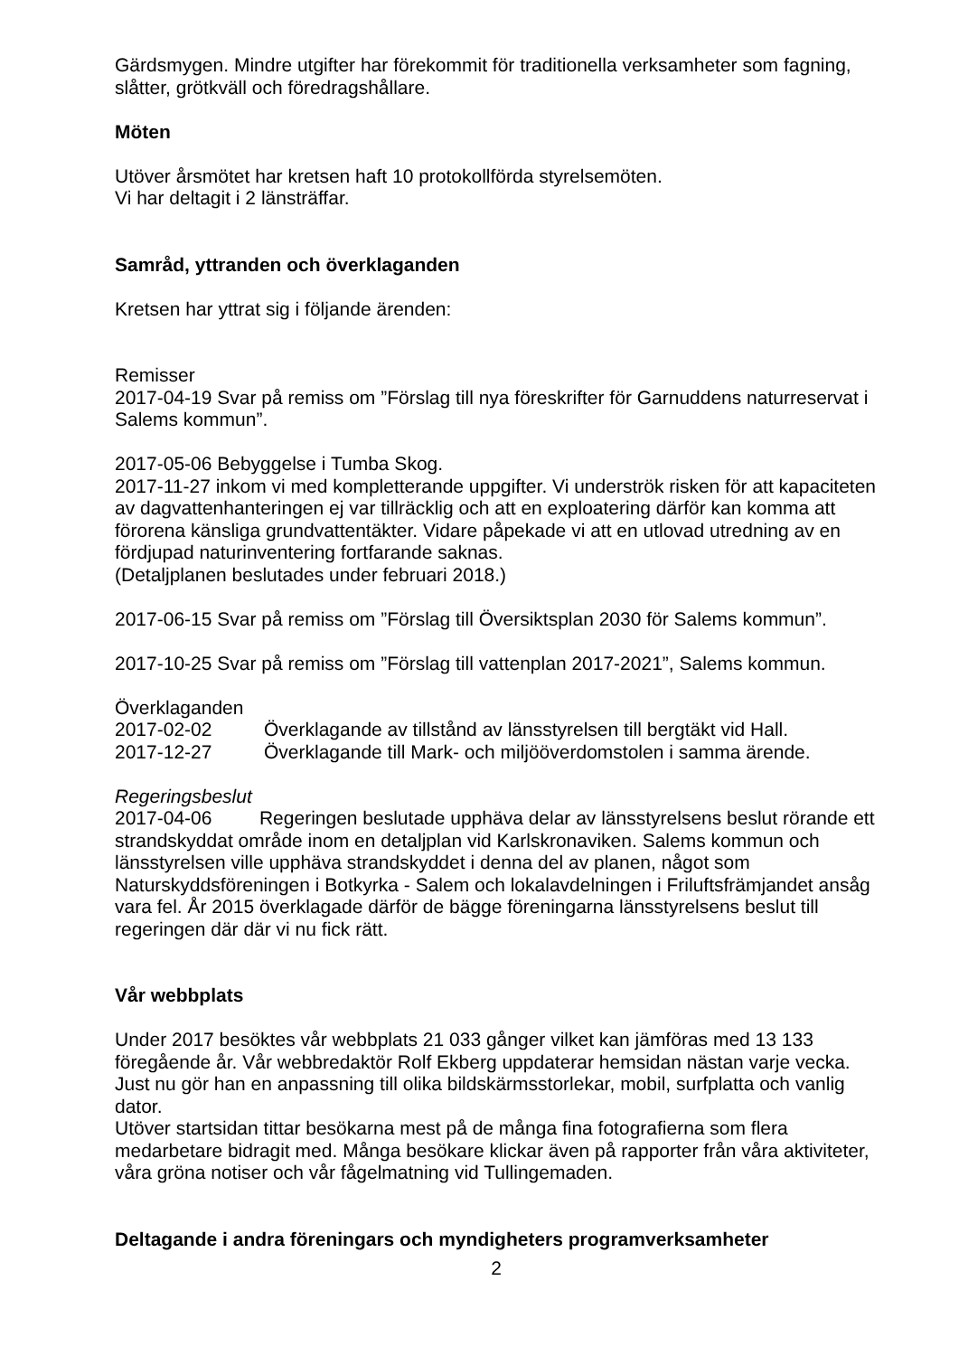Gärdsmygen. Mindre utgifter har förekommit för traditionella verksamheter som fagning, slåtter, grötkväll och föredragshållare.
Möten
Utöver årsmötet har kretsen haft 10 protokollförda styrelsemöten.
Vi har deltagit i 2 länsträffar.
Samråd, yttranden och överklaganden
Kretsen har yttrat sig i följande ärenden:
Remisser
2017-04-19 Svar på remiss om ”Förslag till nya föreskrifter för Garnuddens naturreservat i Salems kommun”.
2017-05-06 Bebyggelse i Tumba Skog.
2017-11-27 inkom vi med kompletterande uppgifter. Vi underströk risken för att kapaciteten av dagvattenhanteringen ej var tillräcklig och att en exploatering därför kan komma att förorena känsliga grundvattentäkter. Vidare påpekade vi att en utlovad utredning av en fördjupad naturinventering fortfarande saknas.
(Detaljplanen beslutades under februari 2018.)
2017-06-15 Svar på remiss om ”Förslag till Översiktsplan 2030 för Salems kommun”.
2017-10-25 Svar på remiss om ”Förslag till vattenplan 2017-2021”, Salems kommun.
Överklaganden
2017-02-02 Överklagande av tillstånd av länsstyrelsen till bergtäkt vid Hall.
2017-12-27 Överklagande till Mark- och miljööverdomstolen i samma ärende.
Regeringsbeslut
2017-04-06 Regeringen beslutade upphäva delar av länsstyrelsens beslut rörande ett strandskyddat område inom en detaljplan vid Karlskronaviken. Salems kommun och länsstyrelsen ville upphäva strandskyddet i denna del av planen, något som Naturskyddsföreningen i Botkyrka - Salem och lokalavdelningen i Friluftsfrämjandet ansåg vara fel. År 2015 överklagade därför de bägge föreningarna länsstyrelsens beslut till regeringen där där vi nu fick rätt.
Vår webbplats
Under 2017 besöktes vår webbplats 21 033 gånger vilket kan jämföras med 13 133 föregående år. Vår webbredaktör Rolf Ekberg uppdaterar hemsidan nästan varje vecka. Just nu gör han en anpassning till olika bildskärmsstorlekar, mobil, surfplatta och vanlig dator.
Utöver startsidan tittar besökarna mest på de många fina fotografierna som flera medarbetare bidragit med. Många besökare klickar även på rapporter från våra aktiviteter, våra gröna notiser och vår fågelmatning vid Tullingemaden.
Deltagande i andra föreningars och myndigheters programverksamheter
2